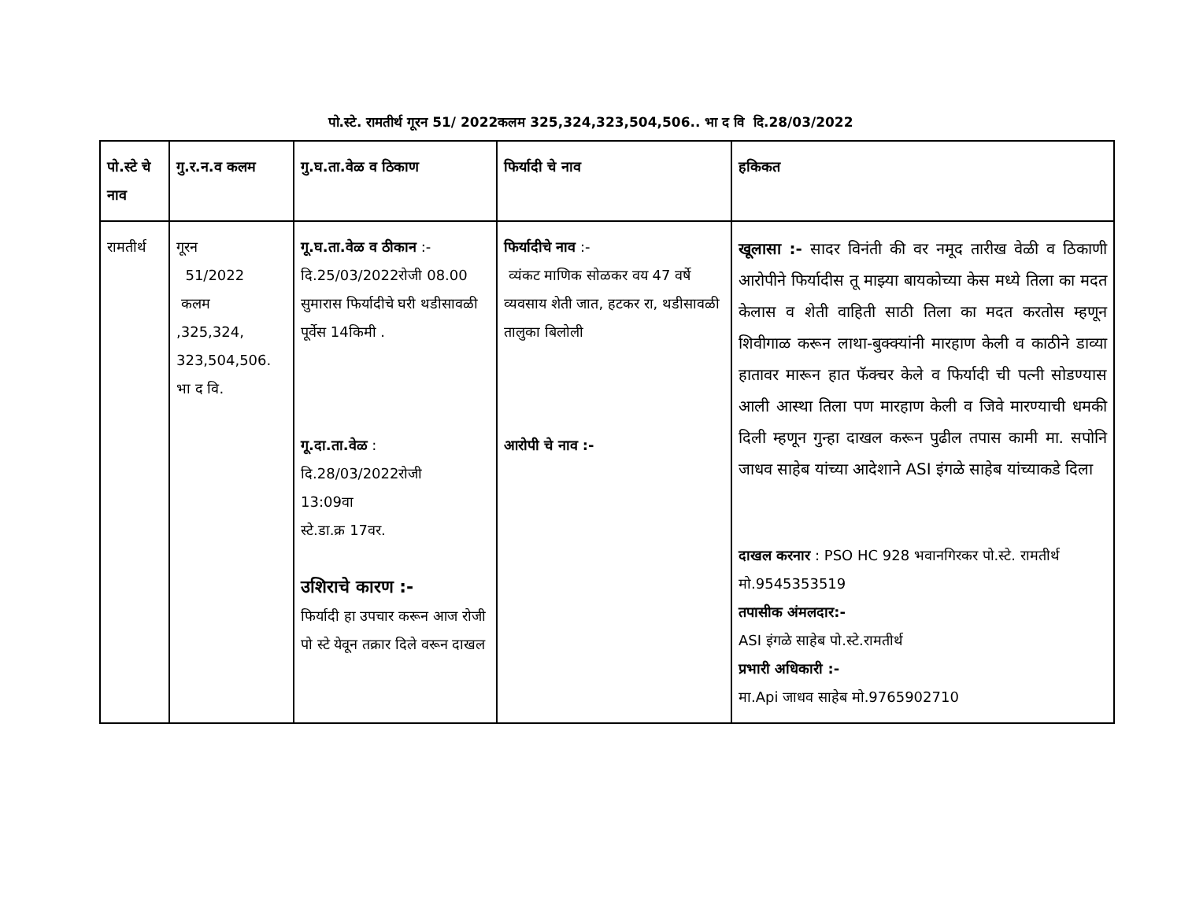पो.स्टे. रामतीर्थ गूरन 51/ 2022कलम 325,324,323,504,506.. भा द वि दि.28/03/2022
| पो.स्टे चे नाव | गु.र.न.व कलम | गु.घ.ता.वेळ व ठिकाण | फिर्यादी चे नाव | हकिकत |
| --- | --- | --- | --- | --- |
| रामतीर्थ | गूरन 51/2022 कलम ,325,324, 323,504,506. भा द वि. | गू.घ.ता.वेळ व ठीकान :- दि.25/03/2022रोजी 08.00 सुमारास फिर्यादीचे घरी थडीसावळी पूर्वेस 14किमी . गू.दा.ता.वेळ : दि.28/03/2022रोजी 13:09वा स्टे.डा.क्र 17वर. उशिराचे कारण :- फिर्यादी हा उपचार करून आज रोजी पो स्टे येवून तक्रार दिले वरून दाखल | फिर्यादीचे नाव :- व्यंकट माणिक सोळकर वय 47 वर्षे व्यवसाय शेती जात, हटकर रा, थडीसावळी तालुका बिलोली आरोपी चे नाव :- | खूलासा :- सादर विनंती की वर नमूद तारीख वेळी व ठिकाणी आरोपीने फिर्यादीस तू माझ्या बायकोच्या केस मध्ये तिला का मदत केलास व शेती वाहिती साठी तिला का मदत करतोस म्हणून शिवीगाळ करून लाथा-बुक्क्यांनी मारहाण केली व काठीने डाव्या हातावर मारून हात फॅक्चर केले व फिर्यादी ची पत्नी सोडण्यास आली आस्था तिला पण मारहाण केली व जिवे मारण्याची धमकी दिली म्हणून गुन्हा दाखल करून पुढील तपास कामी मा. सपोनि जाधव साहेब यांच्या आदेशाने ASI इंगळे साहेब यांच्याकडे दिला दाखल करनार : PSO HC 928 भवानगिरकर पो.स्टे. रामतीर्थ मो.9545353519 तपासीक अंमलदार:- ASI इंगळे साहेब पो.स्टे.रामतीर्थ प्रभारी अधिकारी :- मा.Api जाधव साहेब मो.9765902710 |